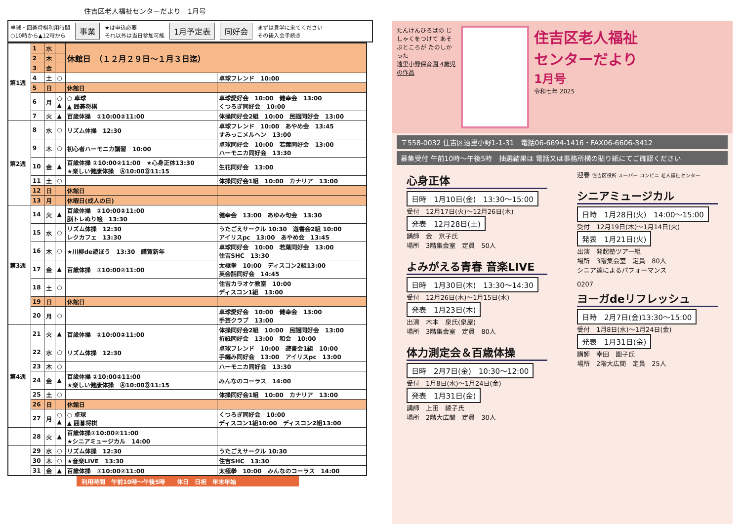住吉区老人福祉センターだより　1月号
卓球・囲碁将棋利用時間
○10時から▲12時から
事業
★は申込必要
それ以外は当日参加可能
1月予定表 同好会
まずは見学に来てください
その後入会手続き
| 第1週 | 1 | 水 | | 休館日 （１２月２９日～１月３日迄） | |
| | 2 | 木 | | | |
| | 3 | 金 | | | |
| | 4 | 土 | ○ | | 卓球フレンド 10:00 |
| | 5 | 日 | | 休館日 | |
| | 6 | 月 | ○ ▲ | ○ 卓球 ▲ 囲碁将棋 | 卓球愛好会 10:00 健幸会 13:00 くつろぎ同好会 10:00 |
| | 7 | 火 | ▲ | 百歳体操 ①10:00②11:00 | 体操同好会2組 10:00 民謡同好会 13:00 |
| 第2週 | 8 | 水 | ○ | リズム体操 12:30 | 卓球フレンド 10:00 あやめ会 13:45 すみっこメルヘン 13:00 |
| | 9 | 木 | ○ | 初心者ハーモニカ講習 10:00 | 卓球同好会 10:00 若葉同好会 13:00 ハーモニカ同好会 13:30 |
| | 10 | 金 | ▲ | 百歳体操 ①10:00②11:00 ★心身正体13:30 ★楽しい健康体操 Ⓐ10:00Ⓑ11:15 | 生花同好会 13:00 |
| | 11 | 土 | ○ | | 体操同好会1組 10:00 カナリア 13:00 |
| | 12 | 日 | | 休館日 | |
| | 13 | 月 | | 休暇日(成人の日) | |
| 第3週 | 14 | 火 | ▲ | 百歳体操 ①10:00②11:00 脳トレぬり絵 13:30 | 健幸会 13:00 あゆみ句会 13:30 |
| | 15 | 水 | ○ | リズム体操 12:30 レクカフェ 13:30 | うたごえサークル 10:30 遊書会2組 10:00 アイリスpc 13:00 あやめ会 13:45 |
| | 16 | 木 | ○ | ★川柳de遊ぼう 13:30 謹賀新年 | 卓球同好会 10:00 若葉同好会 13:00 住吉SHC 13:30 |
| | 17 | 金 | ▲ | 百歳体操 ①10:00②11:00 | 太極拳 10:00 ディスコン2組13:00 英会話同好会 14:45 |
| | 18 | 土 | ○ | | 住吉カラオケ教室 10:00 ディスコン1組 13:00 |
| | 19 | 日 | | 休館日 | |
| | 20 | 月 | ○ | | 卓球愛好会 10:00 健幸会 13:00 手芸クラブ 13:00 |
| 第4週 | 21 | 火 | ▲ | 百歳体操 ①10:00②11:00 | 体操同好会2組 10:00 民謡同好会 13:00 折紙同好会 13:00 和会 10:00 |
| | 22 | 水 | ○ | リズム体操 12:30 | 卓球フレンド 10:00 遊書会1組 10:00 手編み同好会 13:00 アイリスpc 13:00 |
| | 23 | 木 | ○ | | ハーモニカ同好会 13:30 |
| | 24 | 金 | ▲ | 百歳体操 ①10:00②11:00 ★楽しい健康体操 Ⓐ10:00Ⓑ11:15 | みんなのコーラス 14:00 |
| | 25 | 土 | ○ | | 体操同好会1組 10:00 カナリア 13:00 |
| | 26 | 日 | | 休館日 | |
| | 27 | 月 | ○ ▲ | ○ 卓球 ▲ 囲碁将棋 | くつろぎ同好会 10:00 ディスコン1組10:00 ディスコン2組13:00 |
| | 28 | 火 | ▲ | 百歳体操①10:00②11:00 ★シニアミュージカル 14:00 | |
| | 29 | 水 | ○ | リズム体操 12:30 | うたごえサークル 10:30 |
| | 30 | 木 | ○ | ★音楽LIVE 13:30 | 住吉SHC 13:30 |
| | 31 | 金 | ▲ | 百歳体操 ①10:00②11:00 | 太極拳 10:00 みんなのコーラス 14:00 |
利用時間　午前10時～午後5時　　休日　日祝　年末年始
たんけんひろばの じしゃくをつけて あそぶところが たのしかった
遠里小野保育園 4歳児の作品
住吉区老人福祉
センターだより
1月号
令和七年 2025
〒558-0032 住吉区遠里小野1-1-31　電話06-6694-1416・FAX06-6606-3412
募集受付 午前10時～午後5時　抽選結果は 電話又は事務所横の貼り紙にてご確認ください
心身正体
日時　1月10日(金)　13:30～15:00
受付　12月17日(火)～12月26日(木)
発表　12月28日(土)
講師　金　京子氏
場所　3階集会室　定員　50人
よみがえる青春 音楽LIVE
日時　1月30日(木)　13:30～14:30
受付　12月26日(木)～1月15日(水)
発表　1月23日(木)
出演　木本　泉氏(泉屋)
場所　3階集会室　定員　80人
体力測定会＆百歳体操
日時　2月7日(金)　10:30～12:00
受付　1月8日(水)～1月24日(金)
発表　1月31日(金)
講師　上田　綾子氏
場所　2階大広間　定員　30人
迎春 住吉区役所 スーパー コンビニ 老人福祉センター
シニアミュージカル
日時　1月28日(火)　14:00～15:00
受付　12月19日(木)～1月14日(火)
発表　1月21日(火)
出演　発起塾ツアー組
場所　3階集会室　定員　80人
シニア達によるパフォーマンス
0207
ヨーガdeリフレッシュ
日時　2月7日(金)13:30～15:00
受付　1月8日(水)～1月24日(金)
発表　1月31日(金)
講師　幸田　園子氏
場所　2階大広間　定員　25人